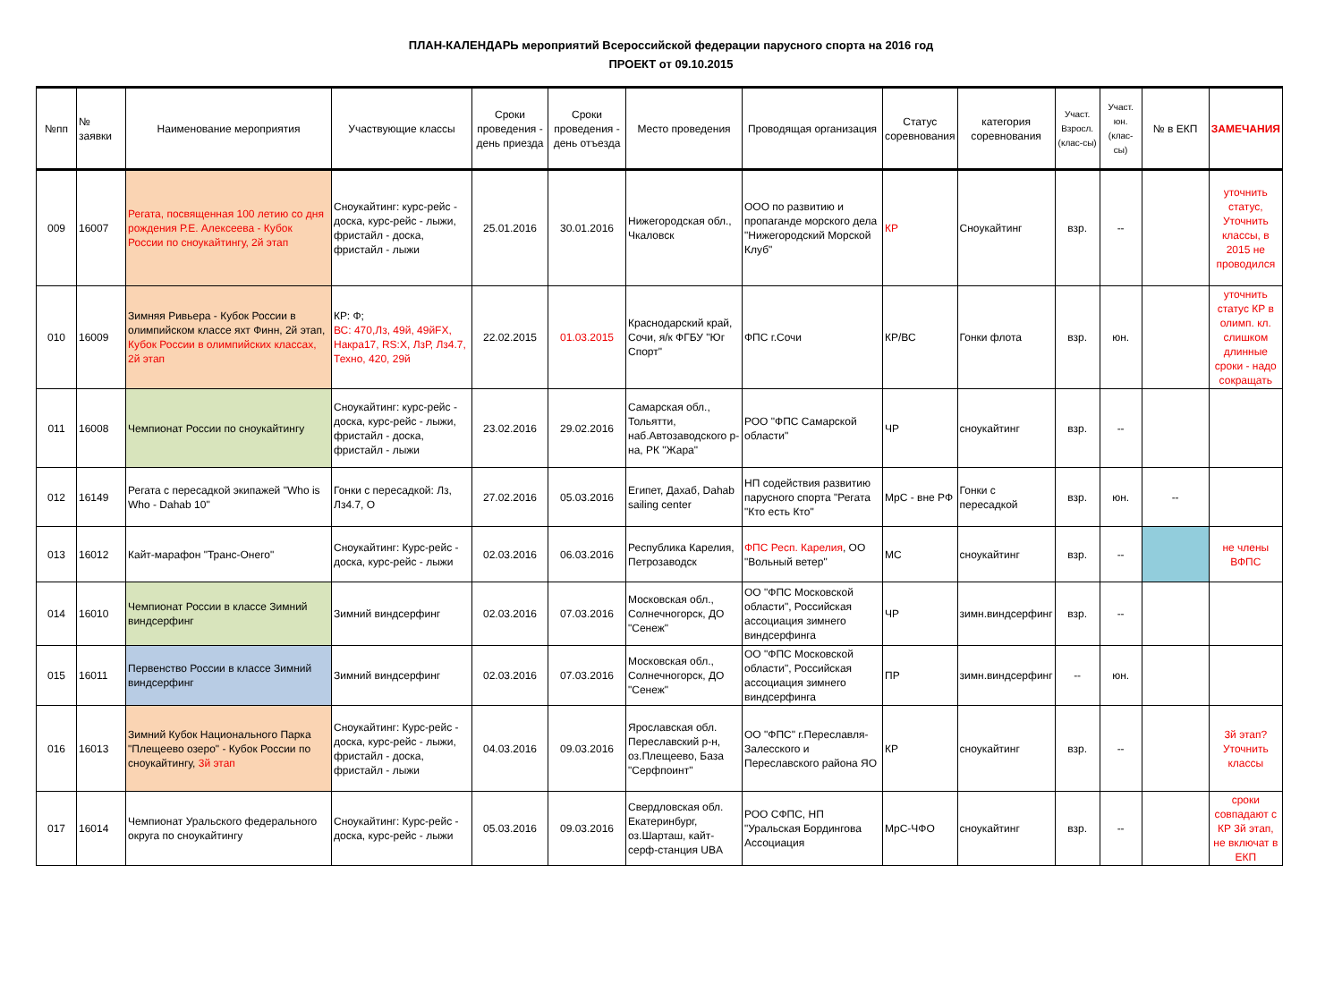ПЛАН-КАЛЕНДАРЬ мероприятий Всероссийской федерации парусного спорта на 2016 год
ПРОЕКТ от 09.10.2015
| №пп | № заявки | Наименование мероприятия | Участвующие классы | Сроки проведения - день приезда | Сроки проведения - день отъезда | Место проведения | Проводящая организация | Статус соревнования | категория соревнования | Участ. Взросл. (клас-сы) | Участ. юн. (клас-сы) | № в ЕКП | ЗАМЕЧАНИЯ |
| --- | --- | --- | --- | --- | --- | --- | --- | --- | --- | --- | --- | --- | --- |
| 009 | 16007 | Регата, посвященная 100 летию со дня рождения Р.Е. Алексеева - Кубок России по сноукайтингу, 2й этап | Сноукайтинг: курс-рейс - доска, курс-рейс - лыжи, фристайл - доска, фристайл - лыжи | 25.01.2016 | 30.01.2016 | Нижегородская обл., Чкаловск | ООО по развитию и пропаганде морского дела "Нижегородский Морской Клуб" | КР | Сноукайтинг | взр. | -- | | уточнить статус, Уточнить классы, в 2015 не проводился |
| 010 | 16009 | Зимняя Ривьера - Кубок России в олимпийском классе яхт Финн, 2й этап, Кубок России в олимпийских классах, 2й этап | КР: Ф; ВС: 470,Лз, 49й, 49йFX, Накра17, RS:X, ЛзР, Лз4.7, Техно, 420, 29й | 22.02.2015 | 01.03.2015 | Краснодарский край, Сочи, я/к ФГБУ "Юг Спорт" | ФПС г.Сочи | КР/ВС | Гонки флота | взр. | юн. | | уточнить статус КР в олимп. кл. слишком длинные сроки - надо сокращать |
| 011 | 16008 | Чемпионат России по сноукайтингу | Сноукайтинг: курс-рейс - доска, курс-рейс - лыжи, фристайл - доска, фристайл - лыжи | 23.02.2016 | 29.02.2016 | Самарская обл., Тольятти, наб.Автозаводского р-на, РК "Жара" | РОО "ФПС Самарской области" | ЧР | сноукайтинг | взр. | -- | | |
| 012 | 16149 | Регата с пересадкой экипажей "Who is Who - Dahab 10" | Гонки с пересадкой: Лз, Лз4.7, О | 27.02.2016 | 05.03.2016 | Египет, Дахаб, Dahab sailing center | НП содействия развитию парусного спорта "Регата "Кто есть Кто" | МрС - вне РФ | Гонки с пересадкой | взр. | юн. | -- | |
| 013 | 16012 | Кайт-марафон "Транс-Онего" | Сноукайтинг: Курс-рейс - доска, курс-рейс - лыжи | 02.03.2016 | 06.03.2016 | Республика Карелия, Петрозаводск | ФПС Респ. Карелия , ОО "Вольный ветер" | МС | сноукайтинг | взр. | -- | | не члены ВФПС |
| 014 | 16010 | Чемпионат России в классе Зимний виндсерфинг | Зимний виндсерфинг | 02.03.2016 | 07.03.2016 | Московская обл., Солнечногорск, ДО "Сенеж" | ОО "ФПС Московской области", Российская ассоциация зимнего виндсерфинга | ЧР | зимн.виндсерфинг | взр. | -- | | |
| 015 | 16011 | Первенство России в классе Зимний виндсерфинг | Зимний виндсерфинг | 02.03.2016 | 07.03.2016 | Московская обл., Солнечногорск, ДО "Сенеж" | ОО "ФПС Московской области", Российская ассоциация зимнего виндсерфинга | ПР | зимн.виндсерфинг | -- | юн. | | |
| 016 | 16013 | Зимний Кубок Национального Парка "Плещеево озеро" - Кубок России по сноукайтингу, 3й этап | Сноукайтинг: Курс-рейс - доска, курс-рейс - лыжи, фристайл - доска, фристайл - лыжи | 04.03.2016 | 09.03.2016 | Ярославская обл. Переславский р-н, оз.Плещеево, База "Серфпоинт" | ОО "ФПС" г.Переславля-Залесского и Переславского района ЯО | КР | сноукайтинг | взр. | -- | | 3й этап? Уточнить классы |
| 017 | 16014 | Чемпионат Уральского федерального округа по сноукайтингу | Сноукайтинг: Курс-рейс - доска, курс-рейс - лыжи | 05.03.2016 | 09.03.2016 | Свердловская обл. Екатеринбург, оз.Шарташ, кайт-серф-станция UBA | РОО СФПС, НП "Уральская Бордингова Ассоциация | МрС-ЧФО | сноукайтинг | взр. | -- | | сроки совпадают с КР 3й этап, не включат в ЕКП |